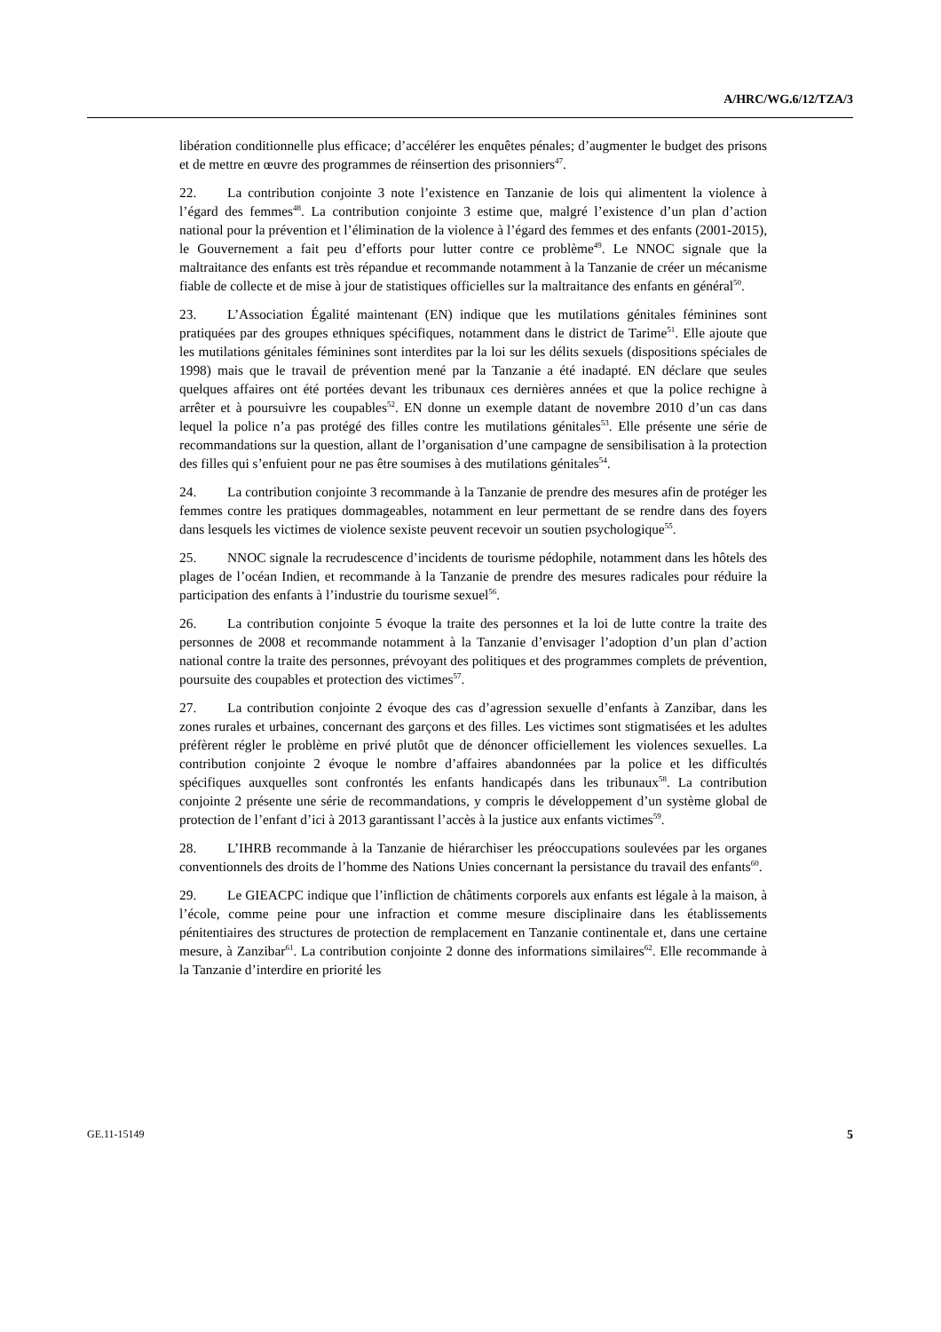A/HRC/WG.6/12/TZA/3
libération conditionnelle plus efficace; d’accélérer les enquêtes pénales; d’augmenter le budget des prisons et de mettre en œuvre des programmes de réinsertion des prisonniers<sup>47</sup>.
22. La contribution conjointe 3 note l’existence en Tanzanie de lois qui alimentent la violence à l’égard des femmes<sup>48</sup>. La contribution conjointe 3 estime que, malgré l’existence d’un plan d’action national pour la prévention et l’élimination de la violence à l’égard des femmes et des enfants (2001-2015), le Gouvernement a fait peu d’efforts pour lutter contre ce problème<sup>49</sup>. Le NNOC signale que la maltraitance des enfants est très répandue et recommande notamment à la Tanzanie de créer un mécanisme fiable de collecte et de mise à jour de statistiques officielles sur la maltraitance des enfants en général<sup>50</sup>.
23. L’Association Égalité maintenant (EN) indique que les mutilations génitales féminines sont pratiquées par des groupes ethniques spécifiques, notamment dans le district de Tarime<sup>51</sup>. Elle ajoute que les mutilations génitales féminines sont interdites par la loi sur les délits sexuels (dispositions spéciales de 1998) mais que le travail de prévention mené par la Tanzanie a été inadapté. EN déclare que seules quelques affaires ont été portées devant les tribunaux ces dernières années et que la police rechigne à arrêter et à poursuivre les coupables<sup>52</sup>. EN donne un exemple datant de novembre 2010 d’un cas dans lequel la police n’a pas protégé des filles contre les mutilations génitales<sup>53</sup>. Elle présente une série de recommandations sur la question, allant de l’organisation d’une campagne de sensibilisation à la protection des filles qui s’enfuient pour ne pas être soumises à des mutilations génitales<sup>54</sup>.
24. La contribution conjointe 3 recommande à la Tanzanie de prendre des mesures afin de protéger les femmes contre les pratiques dommageables, notamment en leur permettant de se rendre dans des foyers dans lesquels les victimes de violence sexiste peuvent recevoir un soutien psychologique<sup>55</sup>.
25. NNOC signale la recrudescence d’incidents de tourisme pédophile, notamment dans les hôtels des plages de l’océan Indien, et recommande à la Tanzanie de prendre des mesures radicales pour réduire la participation des enfants à l’industrie du tourisme sexuel<sup>56</sup>.
26. La contribution conjointe 5 évoque la traite des personnes et la loi de lutte contre la traite des personnes de 2008 et recommande notamment à la Tanzanie d’envisager l’adoption d’un plan d’action national contre la traite des personnes, prévoyant des politiques et des programmes complets de prévention, poursuite des coupables et protection des victimes<sup>57</sup>.
27. La contribution conjointe 2 évoque des cas d’agression sexuelle d’enfants à Zanzibar, dans les zones rurales et urbaines, concernant des garçons et des filles. Les victimes sont stigmatisées et les adultes préfèrent régler le problème en privé plutôt que de dénoncer officiellement les violences sexuelles. La contribution conjointe 2 évoque le nombre d’affaires abandonnées par la police et les difficultés spécifiques auxquelles sont confrontés les enfants handicapés dans les tribunaux<sup>58</sup>. La contribution conjointe 2 présente une série de recommandations, y compris le développement d’un système global de protection de l’enfant d’ici à 2013 garantissant l’accès à la justice aux enfants victimes<sup>59</sup>.
28. L’IHRB recommande à la Tanzanie de hiérarchiser les préoccupations soulevées par les organes conventionnels des droits de l’homme des Nations Unies concernant la persistance du travail des enfants<sup>60</sup>.
29. Le GIEACPC indique que l’infliction de châtiments corporels aux enfants est légale à la maison, à l’école, comme peine pour une infraction et comme mesure disciplinaire dans les établissements pénitentiaires des structures de protection de remplacement en Tanzanie continentale et, dans une certaine mesure, à Zanzibar<sup>61</sup>. La contribution conjointe 2 donne des informations similaires<sup>62</sup>. Elle recommande à la Tanzanie d’interdire en priorité les
GE.11-15149 5